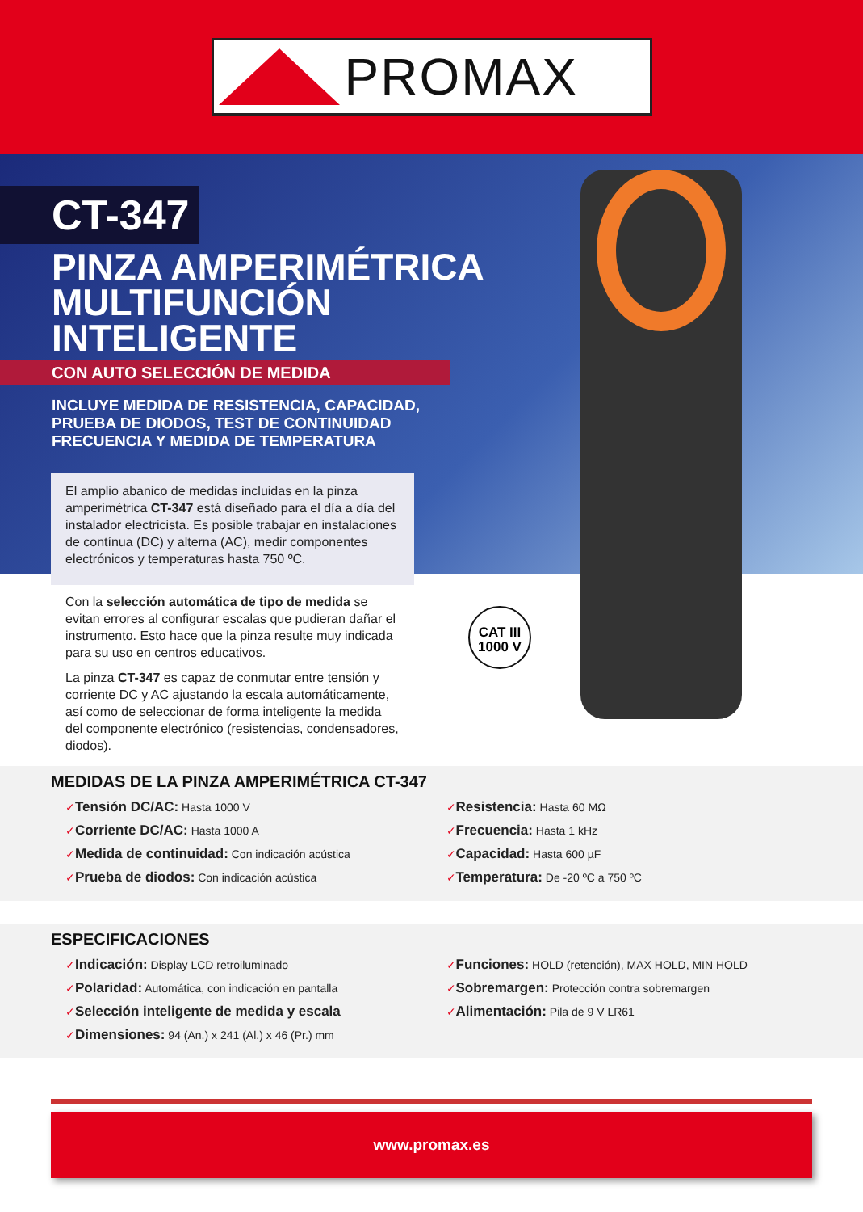PROMAX
CT-347
PINZA AMPERIMÉTRICA
MULTIFUNCIÓN
INTELIGENTE
CON AUTO SELECCIÓN DE MEDIDA
INCLUYE MEDIDA DE RESISTENCIA, CAPACIDAD,
PRUEBA DE DIODOS, TEST DE CONTINUIDAD
FRECUENCIA Y MEDIDA DE TEMPERATURA
El amplio abanico de medidas incluidas en la pinza amperimétrica CT-347 está diseñado para el día a día del instalador electricista. Es posible trabajar en instalaciones de contínua (DC) y alterna (AC), medir componentes electrónicos y temperaturas hasta 750 ºC.
Con la selección automática de tipo de medida se evitan errores al configurar escalas que pudieran dañar el instrumento. Esto hace que la pinza resulte muy indicada para su uso en centros educativos.
La pinza CT-347 es capaz de conmutar entre tensión y corriente DC y AC ajustando la escala automáticamente, así como de seleccionar de forma inteligente la medida del componente electrónico (resistencias, condensadores, diodos).
CAT III
1000 V
MEDIDAS DE LA PINZA AMPERIMÉTRICA CT-347
✓Tensión DC/AC: Hasta 1000 V
✓Corriente DC/AC: Hasta 1000 A
✓Medida de continuidad: Con indicación acústica
✓Prueba de diodos: Con indicación acústica
✓Resistencia: Hasta 60 MΩ
✓Frecuencia: Hasta 1 kHz
✓Capacidad: Hasta 600 µF
✓Temperatura: De -20 ºC a 750 ºC
ESPECIFICACIONES
✓Indicación: Display LCD retroiluminado
✓Polaridad: Automática, con indicación en pantalla
✓Selección inteligente de medida y escala
✓Dimensiones: 94 (An.) x 241 (Al.) x 46 (Pr.) mm
✓Funciones: HOLD (retención), MAX HOLD, MIN HOLD
✓Sobremargen: Protección contra sobremargen
✓Alimentación: Pila de 9 V LR61
www.promax.es